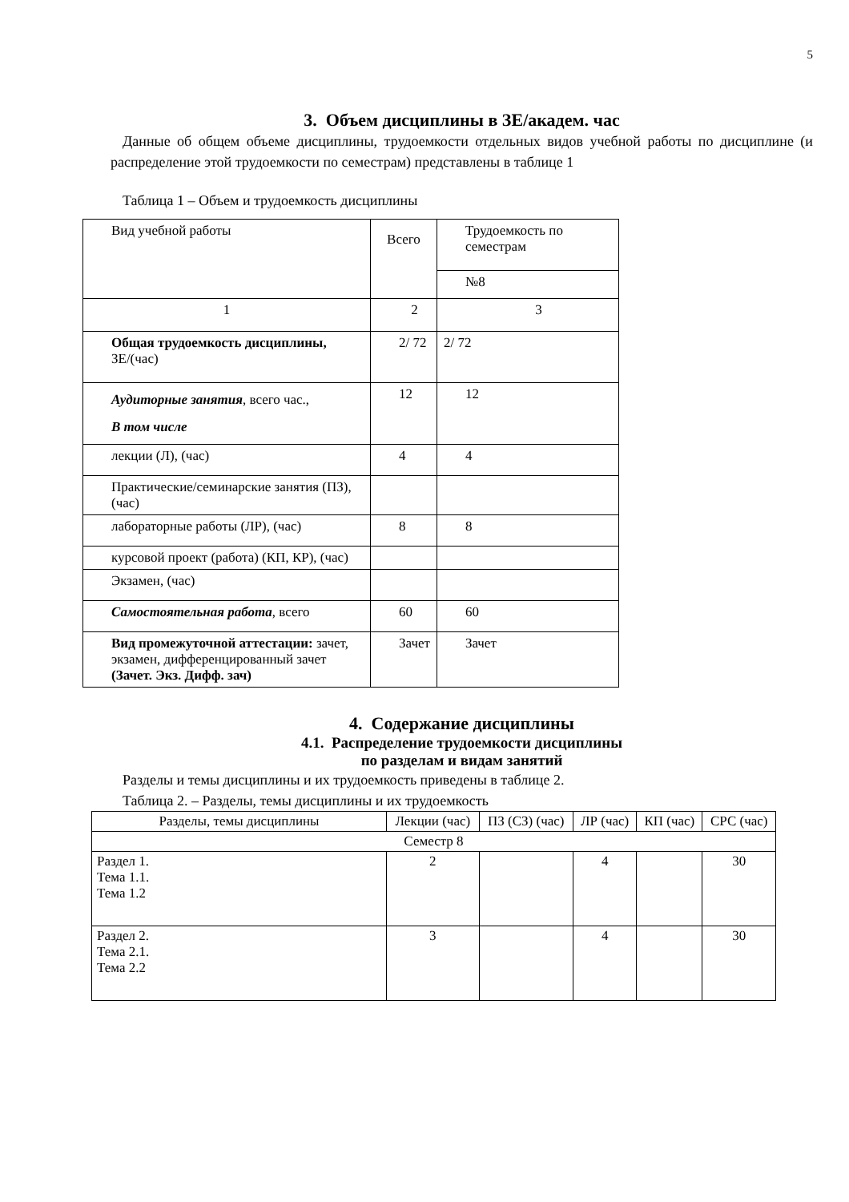5
3. Объем дисциплины в ЗЕ/академ. час
Данные об общем объеме дисциплины, трудоемкости отдельных видов учебной работы по дисциплине (и распределение этой трудоемкости по семестрам) представлены в таблице 1
Таблица 1 – Объем и трудоемкость дисциплины
| Вид учебной работы | Всего | Трудоемкость по семестрам |
| --- | --- | --- |
| | | №8 |
| 1 | 2 | 3 |
| Общая трудоемкость дисциплины, ЗЕ/(час) | 2/ 72 | 2/ 72 |
| Аудиторные занятия , всего час., В том числе | 12 | 12 |
| лекции (Л), (час) | 4 | 4 |
| Практические/семинарские занятия (ПЗ), (час) | | |
| лабораторные работы (ЛР), (час) | 8 | 8 |
| курсовой проект (работа) (КП, КР), (час) | | |
| Экзамен, (час) | | |
| Самостоятельная работа , всего | 60 | 60 |
| Вид промежуточной аттестации: зачет, экзамен, дифференцированный зачет (Зачет. Экз. Дифф. зач) | Зачет | Зачет |
4. Содержание дисциплины
4.1. Распределение трудоемкости дисциплины
по разделам и видам занятий
Разделы и темы дисциплины и их трудоемкость приведены в таблице 2.
Таблица 2. – Разделы, темы дисциплины и их трудоемкость
| Разделы, темы дисциплины | Лекции (час) | ПЗ (СЗ) (час) | ЛР (час) | КП (час) | СРС (час) |
| --- | --- | --- | --- | --- | --- |
| Семестр 8 | | | | | |
| Раздел 1. Тема 1.1. Тема 1.2 | 2 | | 4 | | 30 |
| Раздел 2. Тема 2.1. Тема 2.2 | 3 | | 4 | | 30 |